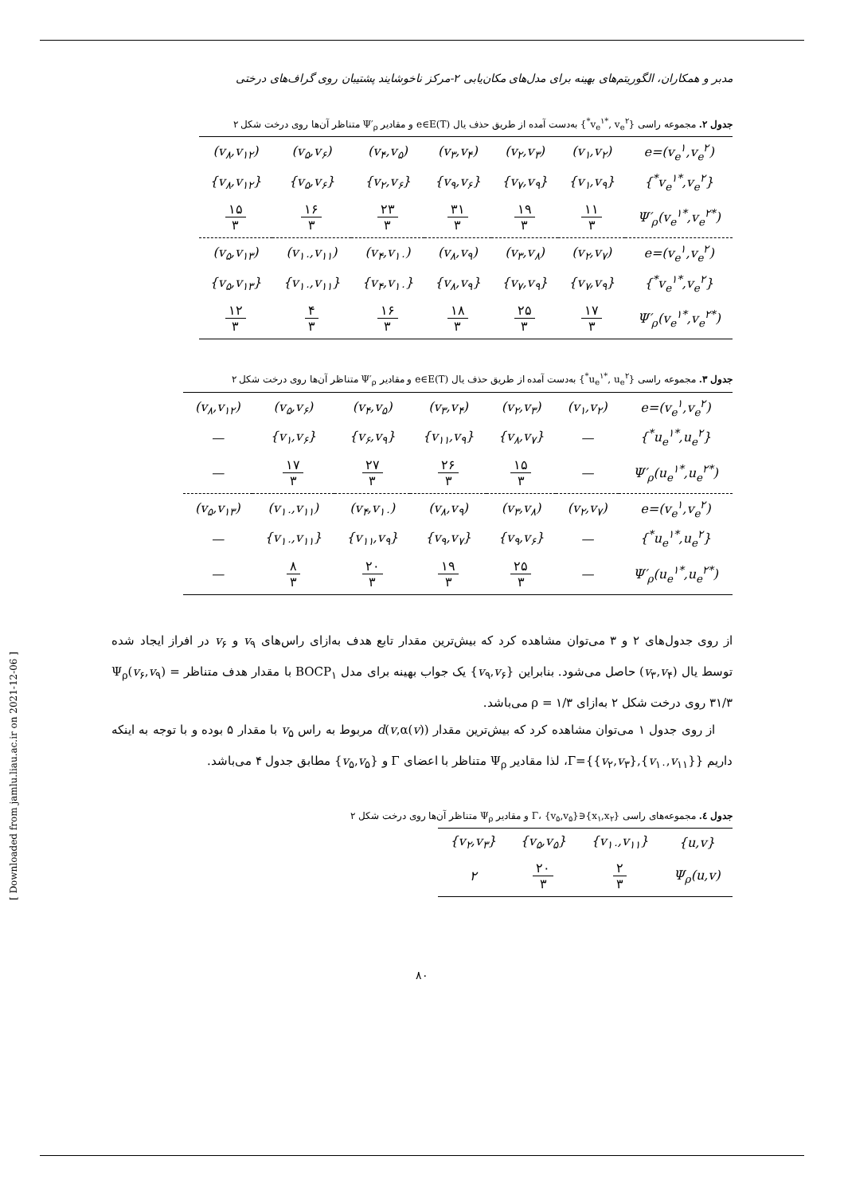مدبر و همکاران، الگوریتم‌های بهینه برای مدل‌های مکان‌یابی ۲-مرکز ناخوشایند پشتیبان روی گراف‌های درختی
جدول ۲. مجموعه راسی {v<sub>e</sub><sup>۱*</sup>, v<sub>e</sub><sup>۲*</sup>} به‌دست آمده از طریق حذف یال e∈E(T) و مقادیر Ψ′<sub>ρ</sub> متناظر آن‌ها روی درخت شکل ۲
| e=(v<sub>e</sub><sup>۱</sup>,v<sub>e</sub><sup>۲</sup>) | (v<sub>۱</sub>,v<sub>۲</sub>) | (v<sub>۲</sub>,v<sub>۳</sub>) | (v<sub>۳</sub>,v<sub>۴</sub>) | (v<sub>۴</sub>,v<sub>۵</sub>) | (v<sub>۵</sub>,v<sub>۶</sub>) | (v<sub>۸</sub>,v<sub>۱۲</sub>) |
| {v<sub>e</sub><sup>۱*</sup>,v<sub>e</sub><sup>۲*</sup>} | {v<sub>۱</sub>,v<sub>۹</sub>} | {v<sub>۷</sub>,v<sub>۹</sub>} | {v<sub>۹</sub>,v<sub>۶</sub>} | {v<sub>۲</sub>,v<sub>۶</sub>} | {v<sub>۵</sub>,v<sub>۶</sub>} | {v<sub>۸</sub>,v<sub>۱۲</sub>} |
| Ψ′<sub>ρ</sub>(v<sub>e</sub><sup>۱*</sup>,v<sub>e</sub><sup>۲*</sup>) | ۱۱ ۳ | ۱۹ ۳ | ۳۱ ۳ | ۲۳ ۳ | ۱۶ ۳ | ۱۵ ۳ |
| e=(v<sub>e</sub><sup>۱</sup>,v<sub>e</sub><sup>۲</sup>) | (v<sub>۲</sub>,v<sub>۷</sub>) | (v<sub>۳</sub>,v<sub>۸</sub>) | (v<sub>۸</sub>,v<sub>۹</sub>) | (v<sub>۴</sub>,v<sub>۱۰</sub>) | (v<sub>۱۰</sub>,v<sub>۱۱</sub>) | (v<sub>۵</sub>,v<sub>۱۳</sub>) |
| {v<sub>e</sub><sup>۱*</sup>,v<sub>e</sub><sup>۲*</sup>} | {v<sub>۷</sub>,v<sub>۹</sub>} | {v<sub>۷</sub>,v<sub>۹</sub>} | {v<sub>۸</sub>,v<sub>۹</sub>} | {v<sub>۴</sub>,v<sub>۱۰</sub>} | {v<sub>۱۰</sub>,v<sub>۱۱</sub>} | {v<sub>۵</sub>,v<sub>۱۳</sub>} |
| Ψ′<sub>ρ</sub>(v<sub>e</sub><sup>۱*</sup>,v<sub>e</sub><sup>۲*</sup>) | ۱۷ ۳ | ۲۵ ۳ | ۱۸ ۳ | ۱۶ ۳ | ۴ ۳ | ۱۲ ۳ |
جدول ۳. مجموعه راسی {u<sub>e</sub><sup>۱*</sup>, u<sub>e</sub><sup>۲*</sup>} به‌دست آمده از طریق حذف یال e∈E(T) و مقادیر Ψ′<sub>ρ</sub> متناظر آن‌ها روی درخت شکل ۲
| e=(v<sub>e</sub><sup>۱</sup>,v<sub>e</sub><sup>۲</sup>) | (v<sub>۱</sub>,v<sub>۲</sub>) | (v<sub>۲</sub>,v<sub>۳</sub>) | (v<sub>۳</sub>,v<sub>۴</sub>) | (v<sub>۴</sub>,v<sub>۵</sub>) | (v<sub>۵</sub>,v<sub>۶</sub>) | (v<sub>۸</sub>,v<sub>۱۲</sub>) |
| {u<sub>e</sub><sup>۱*</sup>,u<sub>e</sub><sup>۲*</sup>} | — | {v<sub>۸</sub>,v<sub>۷</sub>} | {v<sub>۱۱</sub>,v<sub>۹</sub>} | {v<sub>۶</sub>,v<sub>۹</sub>} | {v<sub>۱</sub>,v<sub>۶</sub>} | — |
| Ψ′<sub>ρ</sub>(u<sub>e</sub><sup>۱*</sup>,u<sub>e</sub><sup>۲*</sup>) | — | ۱۵ ۳ | ۲۶ ۳ | ۲۷ ۳ | ۱۷ ۳ | — |
| e=(v<sub>e</sub><sup>۱</sup>,v<sub>e</sub><sup>۲</sup>) | (v<sub>۲</sub>,v<sub>۷</sub>) | (v<sub>۳</sub>,v<sub>۸</sub>) | (v<sub>۸</sub>,v<sub>۹</sub>) | (v<sub>۴</sub>,v<sub>۱۰</sub>) | (v<sub>۱۰</sub>,v<sub>۱۱</sub>) | (v<sub>۵</sub>,v<sub>۱۳</sub>) |
| {u<sub>e</sub><sup>۱*</sup>,u<sub>e</sub><sup>۲*</sup>} | — | {v<sub>۹</sub>,v<sub>۶</sub>} | {v<sub>۹</sub>,v<sub>۷</sub>} | {v<sub>۱۱</sub>,v<sub>۹</sub>} | {v<sub>۱۰</sub>,v<sub>۱۱</sub>} | — |
| Ψ′<sub>ρ</sub>(u<sub>e</sub><sup>۱*</sup>,u<sub>e</sub><sup>۲*</sup>) | — | ۲۵ ۳ | ۱۹ ۳ | ۲۰ ۳ | ۸ ۳ | — |
از روی جدول‌های ۲ و ۳ می‌توان مشاهده کرد که بیش‌ترین مقدار تابع هدف به‌ازای راس‌های v<sub>۹</sub> و v<sub>۶</sub> در افراز ایجاد شده توسط یال (v<sub>۳</sub>,v<sub>۴</sub>) حاصل می‌شود. بنابراین {v<sub>۹</sub>,v<sub>۶</sub>} یک جواب بهینه برای مدل BOCP<sub>۱</sub> با مقدار هدف متناظر Ψ<sub>ρ</sub>(v<sub>۶</sub>,v<sub>۹</sub>) = ۳۱/۳ روی درخت شکل ۲ به‌ازای ρ = ۱/۳ می‌باشد.
از روی جدول ۱ می‌توان مشاهده کرد که بیش‌ترین مقدار d(v,α(v)) مربوط به راس v<sub>۵</sub> با مقدار ۵ بوده و با توجه به اینکه داریم Γ={{v<sub>۲</sub>,v<sub>۳</sub>},{v<sub>۱۰</sub>,v<sub>۱۱</sub>}}، لذا مقادیر Ψ<sub>ρ</sub> متناظر با اعضای Γ و {v<sub>۵</sub>,v<sub>۵</sub>} مطابق جدول ۴ می‌باشد.
جدول ٤. مجموعه‌های راسی {x<sub>۱</sub>,x<sub>۲</sub>}∈Γ، {v<sub>۵</sub>,v<sub>۵</sub>} و مقادیر Ψ<sub>ρ</sub> متناظر آن‌ها روی درخت شکل ۲
| {u,v} | {v<sub>۱۰</sub>,v<sub>۱۱</sub>} | {v<sub>۵</sub>,v<sub>۵</sub>} | {v<sub>۲</sub>,v<sub>۳</sub>} |
| Ψ<sub>ρ</sub>(u,v) | ۲ ۳ | ۲۰ ۳ | ۲ |
۸۰
[ Downloaded from jamlu.liau.ac.ir on 2021-12-06 ]